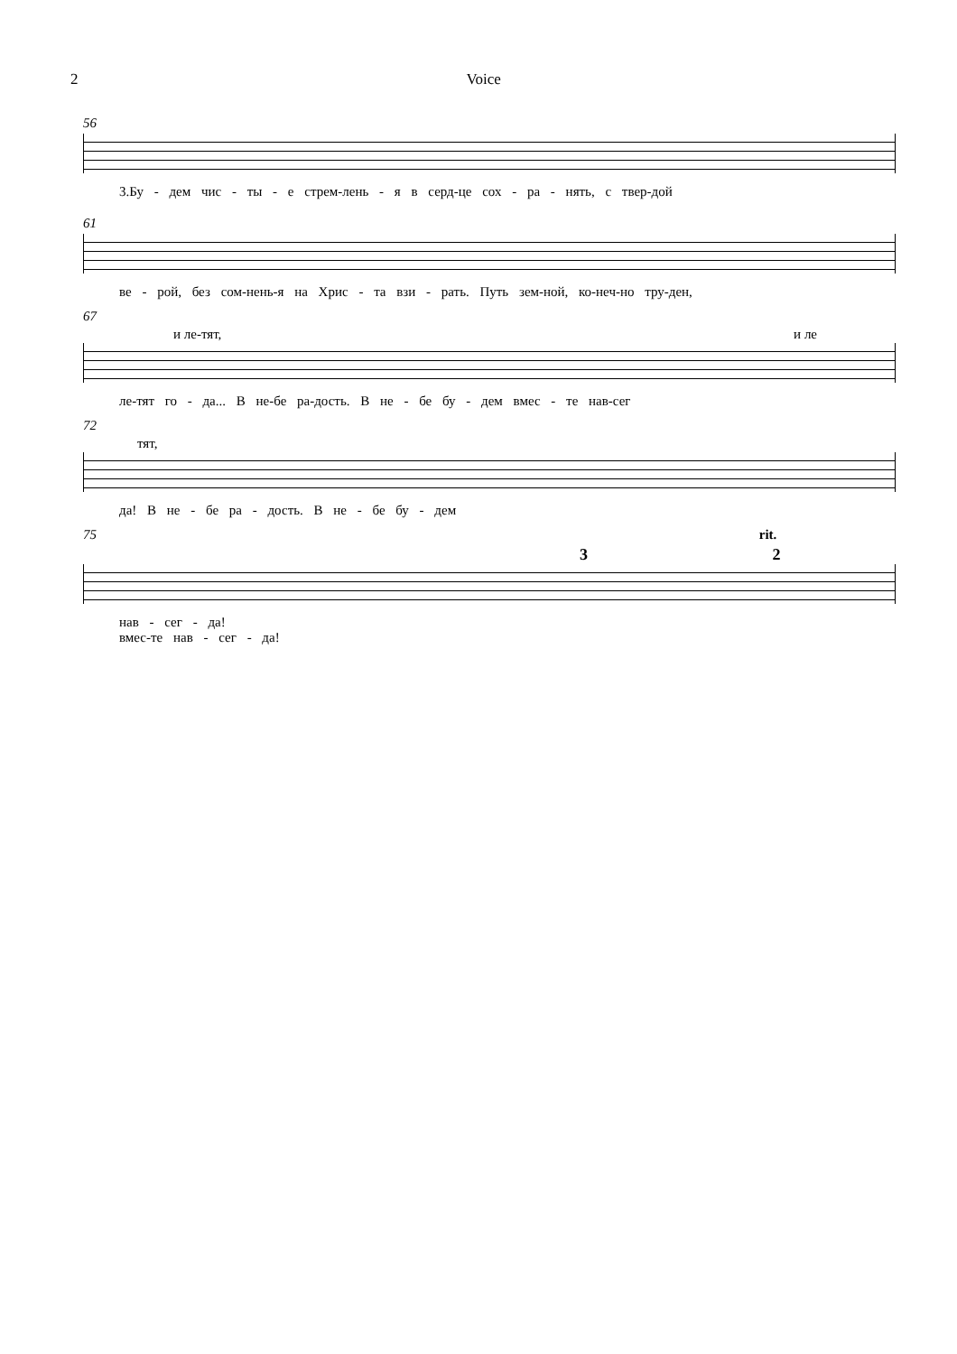2 Voice
56
3.Бу - дем чис - ты - е стрем-лень - я в серд-це сох - ра - нять, с твер-дой
61
ве - рой, без сом-нень-я на Хрис - та взи - рать. Путь зем-ной, ко-неч-но тру-ден,
67
и ле-тят, и ле
ле-тят го - да... В не-бе ра-дость. В не - бе бу - дем вмес - те нав-сег
72
тят,
да! В не - бе ра - дость. В не - бе бу - дем
75 rit.
3 2
нав - сег - да!
вмес-те нав - сег - да!